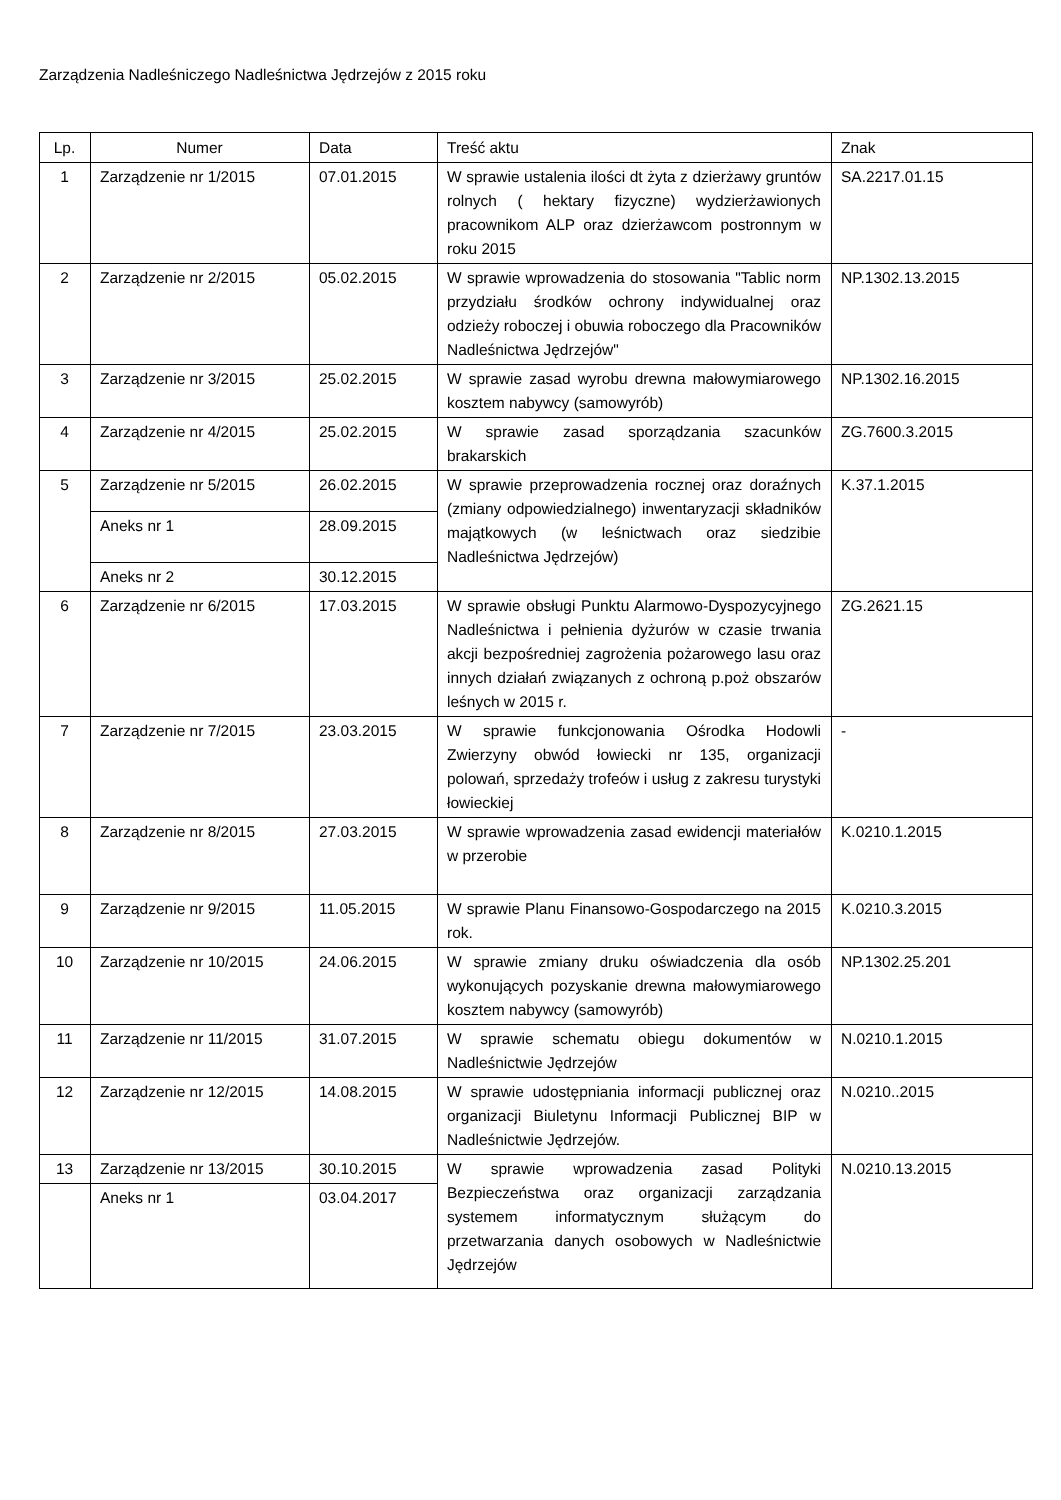Zarządzenia Nadleśniczego Nadleśnictwa Jędrzejów z 2015 roku
| Lp. | Numer | Data | Treść aktu | Znak |
| --- | --- | --- | --- | --- |
| 1 | Zarządzenie nr 1/2015 | 07.01.2015 | W sprawie ustalenia ilości dt żyta z dzierżawy gruntów rolnych ( hektary fizyczne) wydzierżawionych pracownikom ALP oraz dzierżawcom postronnym w roku 2015 | SA.2217.01.15 |
| 2 | Zarządzenie nr 2/2015 | 05.02.2015 | W sprawie wprowadzenia do stosowania "Tablic norm przydziału środków ochrony indywidualnej oraz odzieży roboczej i obuwia roboczego dla Pracowników Nadleśnictwa Jędrzejów" | NP.1302.13.2015 |
| 3 | Zarządzenie nr 3/2015 | 25.02.2015 | W sprawie zasad wyrobu drewna małowymiarowego kosztem nabywcy (samowyrób) | NP.1302.16.2015 |
| 4 | Zarządzenie nr 4/2015 | 25.02.2015 | W sprawie zasad sporządzania szacunków brakarskich | ZG.7600.3.2015 |
| 5 | Zarządzenie nr 5/2015 | 26.02.2015 | W sprawie przeprowadzenia rocznej oraz doraźnych (zmiany odpowiedzialnego) inwentaryzacji składników majątkowych (w leśnictwach oraz siedzibie Nadleśnictwa Jędrzejów) | K.37.1.2015 |
| | Aneks nr 1 | 28.09.2015 | | |
| | Aneks nr 2 | 30.12.2015 | | |
| 6 | Zarządzenie nr 6/2015 | 17.03.2015 | W sprawie obsługi Punktu Alarmowo-Dyspozycyjnego Nadleśnictwa i pełnienia dyżurów w czasie trwania akcji bezpośredniej zagrożenia pożarowego lasu oraz innych działań związanych z ochroną p.poż obszarów leśnych w 2015 r. | ZG.2621.15 |
| 7 | Zarządzenie nr 7/2015 | 23.03.2015 | W sprawie funkcjonowania Ośrodka Hodowli Zwierzyny obwód łowiecki nr 135, organizacji polowań, sprzedaży trofeów i usług z zakresu turystyki łowieckiej | - |
| 8 | Zarządzenie nr 8/2015 | 27.03.2015 | W sprawie wprowadzenia zasad ewidencji materiałów w przerobie | K.0210.1.2015 |
| 9 | Zarządzenie nr 9/2015 | 11.05.2015 | W sprawie Planu Finansowo-Gospodarczego na 2015 rok. | K.0210.3.2015 |
| 10 | Zarządzenie nr 10/2015 | 24.06.2015 | W sprawie zmiany druku oświadczenia dla osób wykonujących pozyskanie drewna małowymiarowego kosztem nabywcy (samowyrób) | NP.1302.25.201 |
| 11 | Zarządzenie nr 11/2015 | 31.07.2015 | W sprawie schematu obiegu dokumentów w Nadleśnictwie Jędrzejów | N.0210.1.2015 |
| 12 | Zarządzenie nr 12/2015 | 14.08.2015 | W sprawie udostępniania informacji publicznej oraz organizacji Biuletynu Informacji Publicznej BIP w Nadleśnictwie Jędrzejów. | N.0210..2015 |
| 13 | Zarządzenie nr 13/2015 | 30.10.2015 | W sprawie wprowadzenia zasad Polityki Bezpieczeństwa oraz organizacji zarządzania systemem informatycznym służącym do przetwarzania danych osobowych w Nadleśnictwie Jędrzejów | N.0210.13.2015 |
| | Aneks nr 1 | 03.04.2017 | | |